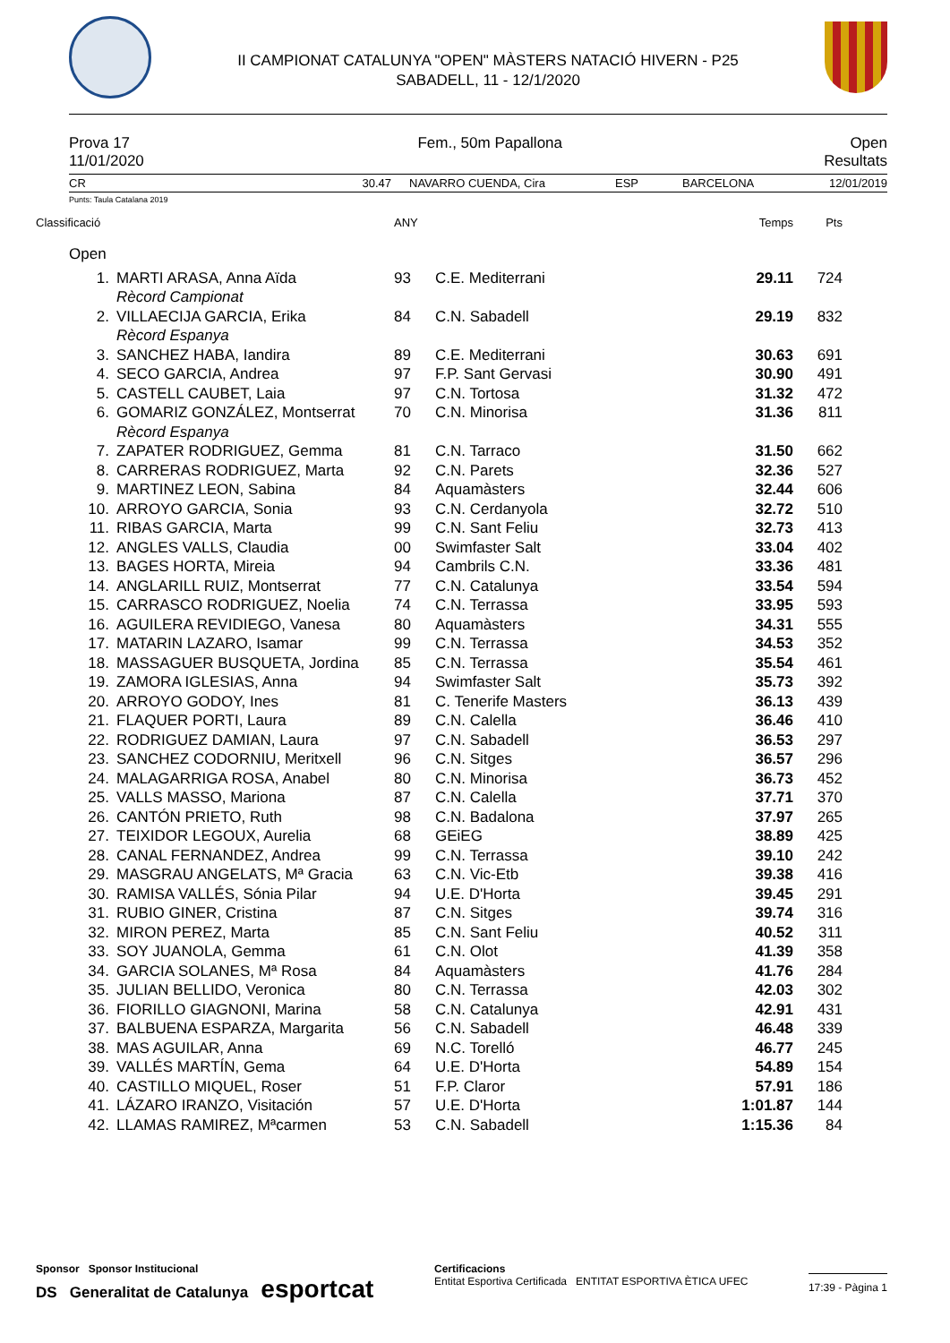II CAMPIONAT CATALUNYA "OPEN" MÀSTERS NATACIÓ HIVERN - P25
SABADELL, 11 - 12/1/2020
Prova 17 Fem., 50m Papallona Open
11/01/2020 Resultats
CR 30.47 NAVARRO CUENDA, Cira ESP BARCELONA 12/01/2019
Punts: Taula Catalana 2019
| Classificació | | ANY | | Temps | Pts |
| Open | | | | | |
| 1. | MARTI ARASA, Anna Aïda | 93 | C.E. Mediterrani | 29.11 | 724 |
| | Rècord Campionat | | | | |
| 2. | VILLAECIJA GARCIA, Erika | 84 | C.N. Sabadell | 29.19 | 832 |
| | Rècord Espanya | | | | |
| 3. | SANCHEZ HABA, Iandira | 89 | C.E. Mediterrani | 30.63 | 691 |
| 4. | SECO GARCIA, Andrea | 97 | F.P. Sant Gervasi | 30.90 | 491 |
| 5. | CASTELL CAUBET, Laia | 97 | C.N. Tortosa | 31.32 | 472 |
| 6. | GOMARIZ GONZÁLEZ, Montserrat | 70 | C.N. Minorisa | 31.36 | 811 |
| | Rècord Espanya | | | | |
| 7. | ZAPATER RODRIGUEZ, Gemma | 81 | C.N. Tarraco | 31.50 | 662 |
| 8. | CARRERAS RODRIGUEZ, Marta | 92 | C.N. Parets | 32.36 | 527 |
| 9. | MARTINEZ LEON, Sabina | 84 | Aquamàsters | 32.44 | 606 |
| 10. | ARROYO GARCIA, Sonia | 93 | C.N. Cerdanyola | 32.72 | 510 |
| 11. | RIBAS GARCIA, Marta | 99 | C.N. Sant Feliu | 32.73 | 413 |
| 12. | ANGLES VALLS, Claudia | 00 | Swimfaster Salt | 33.04 | 402 |
| 13. | BAGES HORTA, Mireia | 94 | Cambrils C.N. | 33.36 | 481 |
| 14. | ANGLARILL RUIZ, Montserrat | 77 | C.N. Catalunya | 33.54 | 594 |
| 15. | CARRASCO RODRIGUEZ, Noelia | 74 | C.N. Terrassa | 33.95 | 593 |
| 16. | AGUILERA REVIDIEGO, Vanesa | 80 | Aquamàsters | 34.31 | 555 |
| 17. | MATARIN LAZARO, Isamar | 99 | C.N. Terrassa | 34.53 | 352 |
| 18. | MASSAGUER BUSQUETA, Jordina | 85 | C.N. Terrassa | 35.54 | 461 |
| 19. | ZAMORA IGLESIAS, Anna | 94 | Swimfaster Salt | 35.73 | 392 |
| 20. | ARROYO GODOY, Ines | 81 | C. Tenerife Masters | 36.13 | 439 |
| 21. | FLAQUER PORTI, Laura | 89 | C.N. Calella | 36.46 | 410 |
| 22. | RODRIGUEZ DAMIAN, Laura | 97 | C.N. Sabadell | 36.53 | 297 |
| 23. | SANCHEZ CODORNIU, Meritxell | 96 | C.N. Sitges | 36.57 | 296 |
| 24. | MALAGARRIGA ROSA, Anabel | 80 | C.N. Minorisa | 36.73 | 452 |
| 25. | VALLS MASSO, Mariona | 87 | C.N. Calella | 37.71 | 370 |
| 26. | CANTÓN PRIETO, Ruth | 98 | C.N. Badalona | 37.97 | 265 |
| 27. | TEIXIDOR LEGOUX, Aurelia | 68 | GEiEG | 38.89 | 425 |
| 28. | CANAL FERNANDEZ, Andrea | 99 | C.N. Terrassa | 39.10 | 242 |
| 29. | MASGRAU ANGELATS, Mª Gracia | 63 | C.N. Vic-Etb | 39.38 | 416 |
| 30. | RAMISA VALLÉS, Sónia Pilar | 94 | U.E. D'Horta | 39.45 | 291 |
| 31. | RUBIO GINER, Cristina | 87 | C.N. Sitges | 39.74 | 316 |
| 32. | MIRON PEREZ, Marta | 85 | C.N. Sant Feliu | 40.52 | 311 |
| 33. | SOY JUANOLA, Gemma | 61 | C.N. Olot | 41.39 | 358 |
| 34. | GARCIA SOLANES, Mª Rosa | 84 | Aquamàsters | 41.76 | 284 |
| 35. | JULIAN BELLIDO, Veronica | 80 | C.N. Terrassa | 42.03 | 302 |
| 36. | FIORILLO GIAGNONI, Marina | 58 | C.N. Catalunya | 42.91 | 431 |
| 37. | BALBUENA ESPARZA, Margarita | 56 | C.N. Sabadell | 46.48 | 339 |
| 38. | MAS AGUILAR, Anna | 69 | N.C. Torelló | 46.77 | 245 |
| 39. | VALLÉS MARTÍN, Gema | 64 | U.E. D'Horta | 54.89 | 154 |
| 40. | CASTILLO MIQUEL, Roser | 51 | F.P. Claror | 57.91 | 186 |
| 41. | LÁZARO IRANZO, Visitación | 57 | U.E. D'Horta | 1:01.87 | 144 |
| 42. | LLAMAS RAMIREZ, Mªcarmen | 53 | C.N. Sabadell | 1:15.36 | 84 |
Sponsor Sponsor Institucional
DS Generalitat de Catalunya esportcat
Certificacions
Entitat Esportiva Certificada ENTITAT ESPORTIVA ÈTICA UFEC
17:39 - Pàgina 1